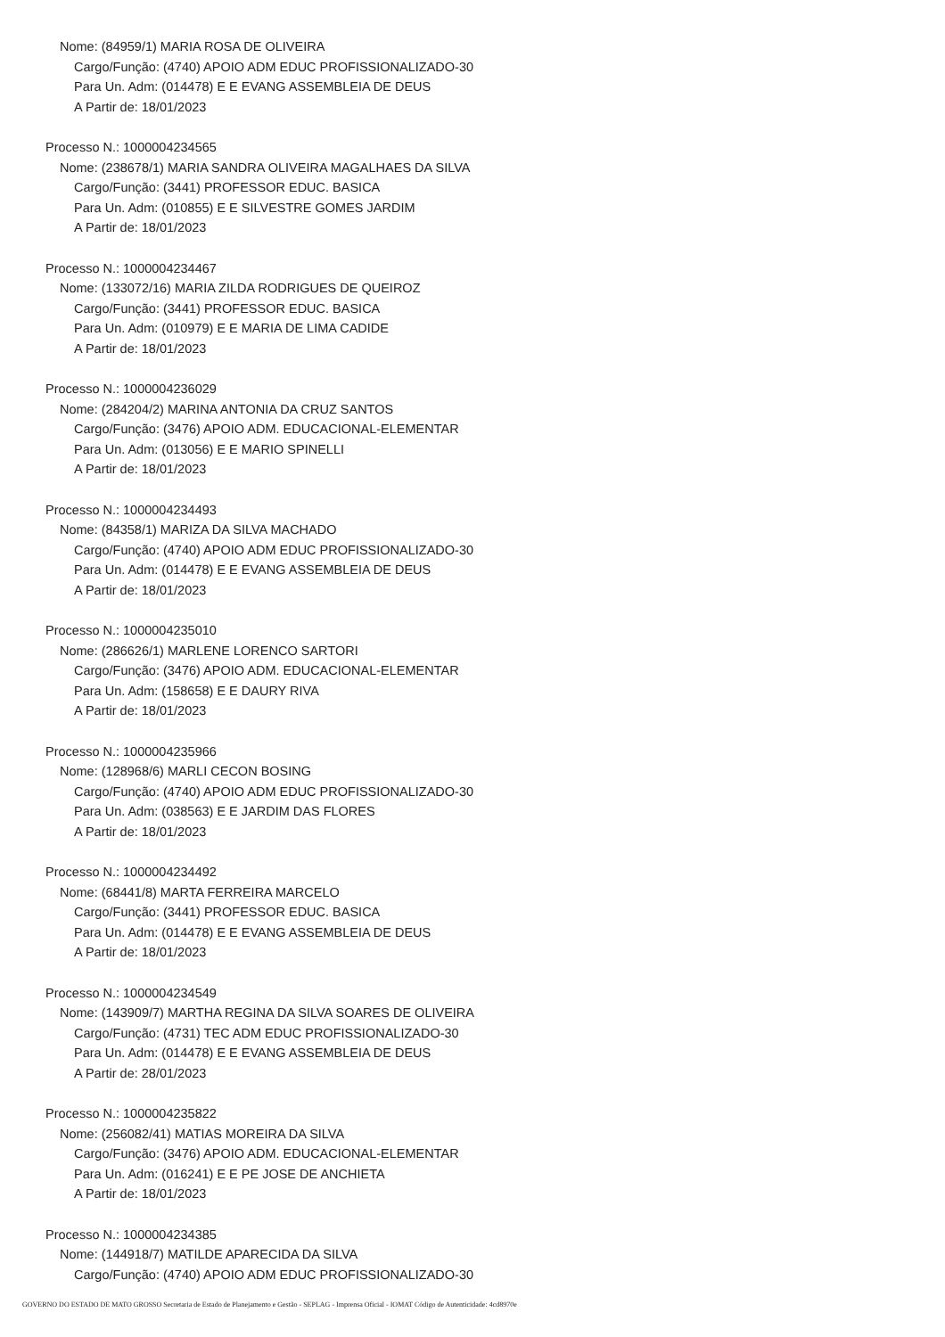Nome: (84959/1) MARIA ROSA DE OLIVEIRA
Cargo/Função: (4740) APOIO ADM EDUC PROFISSIONALIZADO-30
Para Un. Adm: (014478) E E EVANG ASSEMBLEIA DE DEUS
A Partir de: 18/01/2023
Processo N.: 1000004234565
Nome: (238678/1) MARIA SANDRA OLIVEIRA MAGALHAES DA SILVA
Cargo/Função: (3441) PROFESSOR EDUC. BASICA
Para Un. Adm: (010855) E E SILVESTRE GOMES JARDIM
A Partir de: 18/01/2023
Processo N.: 1000004234467
Nome: (133072/16) MARIA ZILDA RODRIGUES DE QUEIROZ
Cargo/Função: (3441) PROFESSOR EDUC. BASICA
Para Un. Adm: (010979) E E MARIA DE LIMA CADIDE
A Partir de: 18/01/2023
Processo N.: 1000004236029
Nome: (284204/2) MARINA ANTONIA DA CRUZ SANTOS
Cargo/Função: (3476) APOIO ADM. EDUCACIONAL-ELEMENTAR
Para Un. Adm: (013056) E E MARIO SPINELLI
A Partir de: 18/01/2023
Processo N.: 1000004234493
Nome: (84358/1) MARIZA DA SILVA MACHADO
Cargo/Função: (4740) APOIO ADM EDUC PROFISSIONALIZADO-30
Para Un. Adm: (014478) E E EVANG ASSEMBLEIA DE DEUS
A Partir de: 18/01/2023
Processo N.: 1000004235010
Nome: (286626/1) MARLENE LORENCO SARTORI
Cargo/Função: (3476) APOIO ADM. EDUCACIONAL-ELEMENTAR
Para Un. Adm: (158658) E E DAURY RIVA
A Partir de: 18/01/2023
Processo N.: 1000004235966
Nome: (128968/6) MARLI CECON BOSING
Cargo/Função: (4740) APOIO ADM EDUC PROFISSIONALIZADO-30
Para Un. Adm: (038563) E E JARDIM DAS FLORES
A Partir de: 18/01/2023
Processo N.: 1000004234492
Nome: (68441/8) MARTA FERREIRA MARCELO
Cargo/Função: (3441) PROFESSOR EDUC. BASICA
Para Un. Adm: (014478) E E EVANG ASSEMBLEIA DE DEUS
A Partir de: 18/01/2023
Processo N.: 1000004234549
Nome: (143909/7) MARTHA REGINA DA SILVA SOARES DE OLIVEIRA
Cargo/Função: (4731) TEC ADM EDUC PROFISSIONALIZADO-30
Para Un. Adm: (014478) E E EVANG ASSEMBLEIA DE DEUS
A Partir de: 28/01/2023
Processo N.: 1000004235822
Nome: (256082/41) MATIAS MOREIRA DA SILVA
Cargo/Função: (3476) APOIO ADM. EDUCACIONAL-ELEMENTAR
Para Un. Adm: (016241) E E PE JOSE DE ANCHIETA
A Partir de: 18/01/2023
Processo N.: 1000004234385
Nome: (144918/7) MATILDE APARECIDA DA SILVA
Cargo/Função: (4740) APOIO ADM EDUC PROFISSIONALIZADO-30
GOVERNO DO ESTADO DE MATO GROSSO Secretaria de Estado de Planejamento e Gestão - SEPLAG - Imprensa Oficial - IOMAT Código de Autenticidade: 4cd8970e